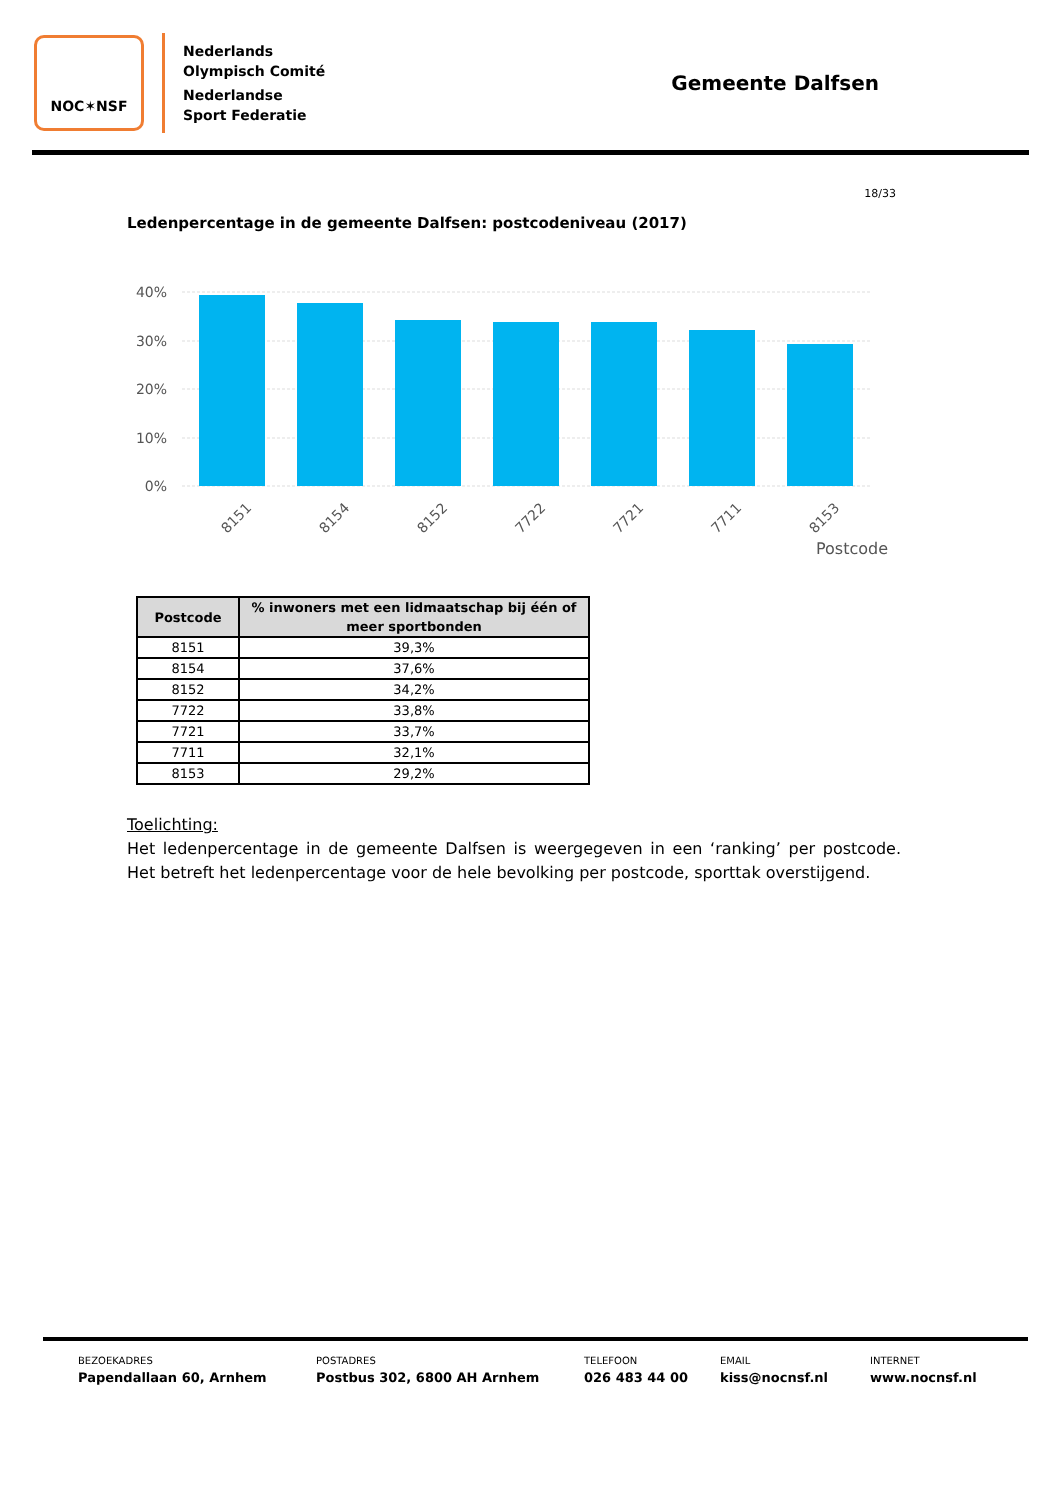NOC✶NSF
Nederlands
Olympisch Comité
Nederlandse
Sport Federatie
Gemeente Dalfsen
18/33
Ledenpercentage in de gemeente Dalfsen: postcodeniveau (2017)
40%
30%
20%
10%
0%
8151
8154
8152
7722
7721
7711
8153
Postcode
| Postcode | % inwoners met een lidmaatschap bij één of meer sportbonden |
| --- | --- |
| 8151 | 39,3% |
| 8154 | 37,6% |
| 8152 | 34,2% |
| 7722 | 33,8% |
| 7721 | 33,7% |
| 7711 | 32,1% |
| 8153 | 29,2% |
Toelichting:
Het ledenpercentage in de gemeente Dalfsen is weergegeven in een ‘ranking’ per postcode. Het betreft het ledenpercentage voor de hele bevolking per postcode, sporttak overstijgend.
BEZOEKADRES
Papendallaan 60, Arnhem
POSTADRES
Postbus 302, 6800 AH Arnhem
TELEFOON
026 483 44 00
EMAIL
kiss@nocnsf.nl
INTERNET
www.nocnsf.nl